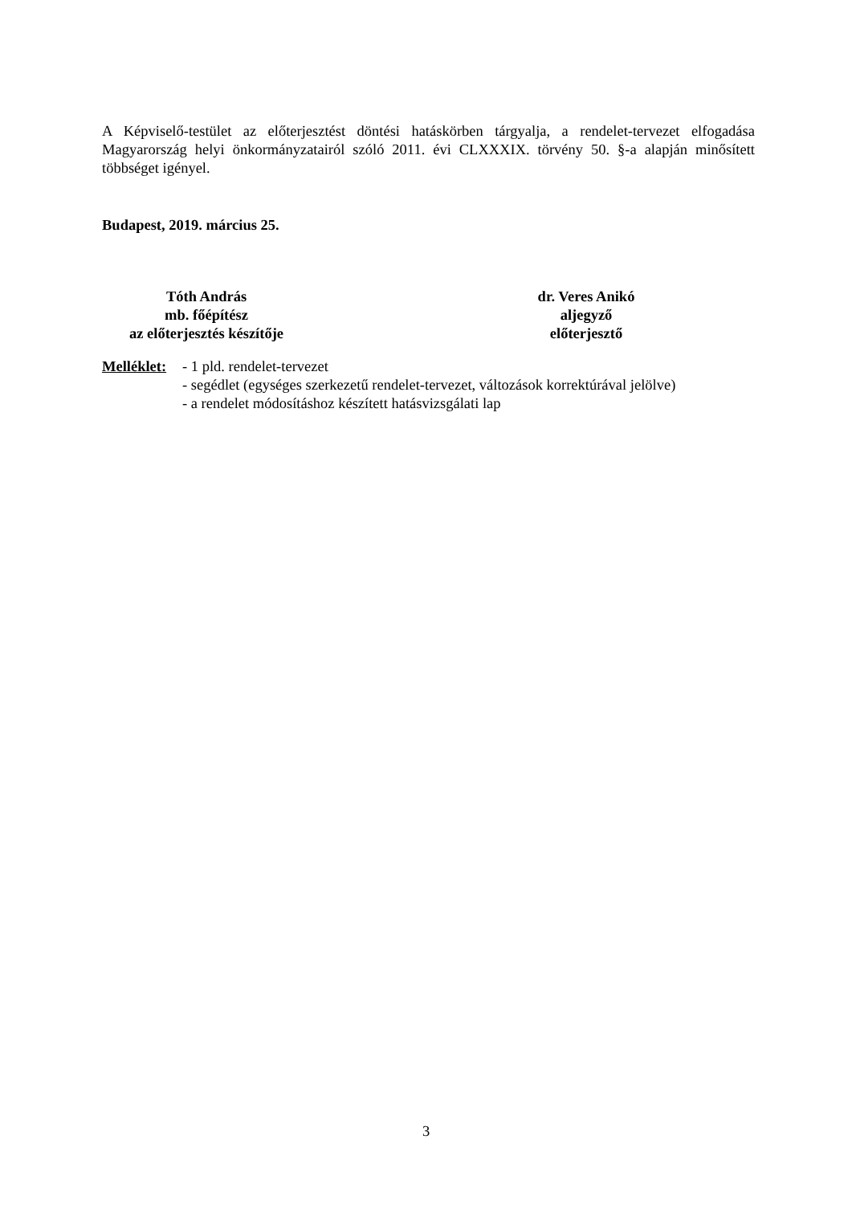A Képviselő-testület az előterjesztést döntési hatáskörben tárgyalja, a rendelet-tervezet elfogadása Magyarország helyi önkormányzatairól szóló 2011. évi CLXXXIX. törvény 50. §-a alapján minősített többséget igényel.
Budapest, 2019. március 25.
Tóth András
mb. főépítész
az előterjesztés készítője
dr. Veres Anikó
aljegyző
előterjesztő
Melléklet:
- 1 pld. rendelet-tervezet
- segédlet (egységes szerkezetű rendelet-tervezet, változások korrektúrával jelölve)
- a rendelet módosításhoz készített hatásvizsgálati lap
3